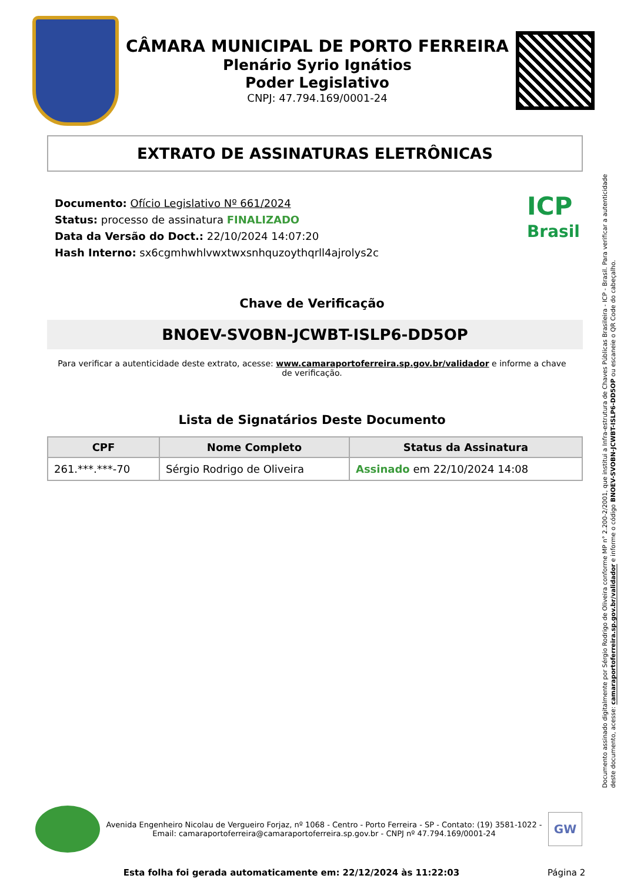CÂMARA MUNICIPAL DE PORTO FERREIRA
Plenário Syrio Ignátios
Poder Legislativo
CNPJ: 47.794.169/0001-24
EXTRATO DE ASSINATURAS ELETRÔNICAS
Documento: Ofício Legislativo Nº 661/2024
Status: processo de assinatura FINALIZADO
Data da Versão do Doct.: 22/10/2024 14:07:20
Hash Interno: sx6cgmhwhlvwxtwxsnhquzoythqrll4ajrolys2c
ICP
Brasil
Chave de Verificação
BNOEV-SVOBN-JCWBT-ISLP6-DD5OP
Para verificar a autenticidade deste extrato, acesse: www.camaraportoferreira.sp.gov.br/validador e informe a chave de verificação.
Lista de Signatários Deste Documento
| CPF | Nome Completo | Status da Assinatura |
| --- | --- | --- |
| 261.***.***-70 | Sérgio Rodrigo de Oliveira | Assinado em 22/10/2024 14:08 |
Documento assinado digitalmente por Sérgio Rodrigo de Oliveira conforme MP n° 2.200-2/2001, que institui a Infra-estrutura de Chaves Públicas Brasileira - ICP - Brasil. Para verificar a autenticidade deste documento, acesse: camaraportoferreira.sp.gov.br/validador e informe o código BNOEV-SVOBN-JCWBT-ISLP6-DD5OP ou escaneie o QR Code do cabeçalho.
Avenida Engenheiro Nicolau de Vergueiro Forjaz, nº 1068 - Centro - Porto Ferreira - SP - Contato: (19) 3581-1022 -
Email: camaraportoferreira@camaraportoferreira.sp.gov.br - CNPJ nº 47.794.169/0001-24
GW
Esta folha foi gerada automaticamente em: 22/12/2024 às 11:22:03
Página 2